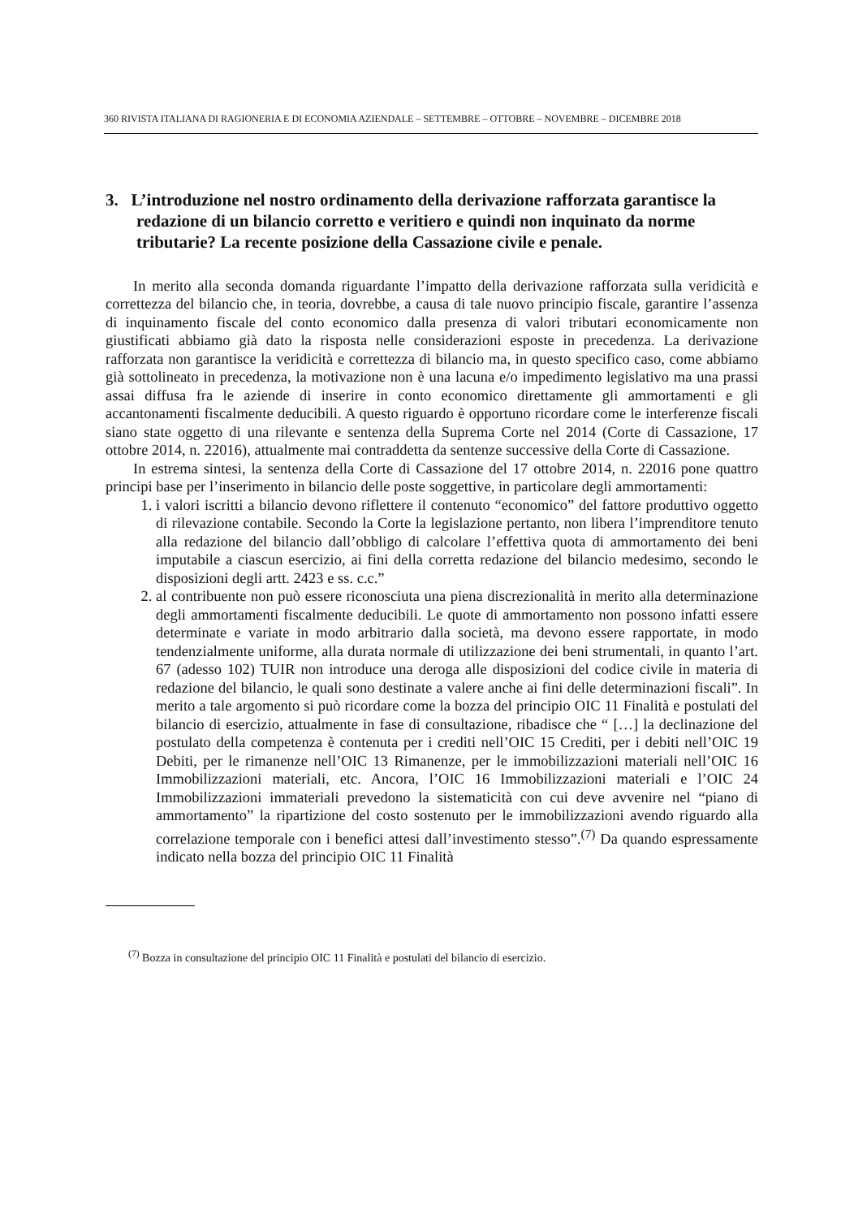360 RIVISTA ITALIANA DI RAGIONERIA E DI ECONOMIA AZIENDALE – SETTEMBRE – OTTOBRE – NOVEMBRE – DICEMBRE 2018
3. L’introduzione nel nostro ordinamento della derivazione rafforzata garantisce la redazione di un bilancio corretto e veritiero e quindi non inquinato da norme tributarie? La recente posizione della Cassazione civile e penale.
In merito alla seconda domanda riguardante l’impatto della derivazione rafforzata sulla veridicità e correttezza del bilancio che, in teoria, dovrebbe, a causa di tale nuovo principio fiscale, garantire l’assenza di inquinamento fiscale del conto economico dalla presenza di valori tributari economicamente non giustificati abbiamo già dato la risposta nelle considerazioni esposte in precedenza. La derivazione rafforzata non garantisce la veridicità e correttezza di bilancio ma, in questo specifico caso, come abbiamo già sottolineato in precedenza, la motivazione non è una lacuna e/o impedimento legislativo ma una prassi assai diffusa fra le aziende di inserire in conto economico direttamente gli ammortamenti e gli accantonamenti fiscalmente deducibili. A questo riguardo è opportuno ricordare come le interferenze fiscali siano state oggetto di una rilevante e sentenza della Suprema Corte nel 2014 (Corte di Cassazione, 17 ottobre 2014, n. 22016), attualmente mai contraddetta da sentenze successive della Corte di Cassazione.
In estrema sintesi, la sentenza della Corte di Cassazione del 17 ottobre 2014, n. 22016 pone quattro principi base per l’inserimento in bilancio delle poste soggettive, in particolare degli ammortamenti:
1. i valori iscritti a bilancio devono riflettere il contenuto “economico” del fattore produttivo oggetto di rilevazione contabile. Secondo la Corte la legislazione pertanto, non libera l’imprenditore tenuto alla redazione del bilancio dall’obbligo di calcolare l’effettiva quota di ammortamento dei beni imputabile a ciascun esercizio, ai fini della corretta redazione del bilancio medesimo, secondo le disposizioni degli artt. 2423 e ss. c.c.”
2. al contribuente non può essere riconosciuta una piena discrezionalità in merito alla determinazione degli ammortamenti fiscalmente deducibili. Le quote di ammortamento non possono infatti essere determinate e variate in modo arbitrario dalla società, ma devono essere rapportate, in modo tendenzialmente uniforme, alla durata normale di utilizzazione dei beni strumentali, in quanto l’art. 67 (adesso 102) TUIR non introduce una deroga alle disposizioni del codice civile in materia di redazione del bilancio, le quali sono destinate a valere anche ai fini delle determinazioni fiscali”. In merito a tale argomento si può ricordare come la bozza del principio OIC 11 Finalità e postulati del bilancio di esercizio, attualmente in fase di consultazione, ribadisce che “ […] la declinazione del postulato della competenza è contenuta per i crediti nell’OIC 15 Crediti, per i debiti nell’OIC 19 Debiti, per le rimanenze nell’OIC 13 Rimanenze, per le immobilizzazioni materiali nell’OIC 16 Immobilizzazioni materiali, etc. Ancora, l’OIC 16 Immobilizzazioni materiali e l’OIC 24 Immobilizzazioni immateriali prevedono la sistematicità con cui deve avvenire nel “piano di ammortamento” la ripartizione del costo sostenuto per le immobilizzazioni avendo riguardo alla correlazione temporale con i benefici attesi dall’investimento stesso”.<sup>(7)</sup> Da quando espressamente indicato nella bozza del principio OIC 11 Finalità
<sup>(7)</sup> Bozza in consultazione del principio OIC 11 Finalità e postulati del bilancio di esercizio.